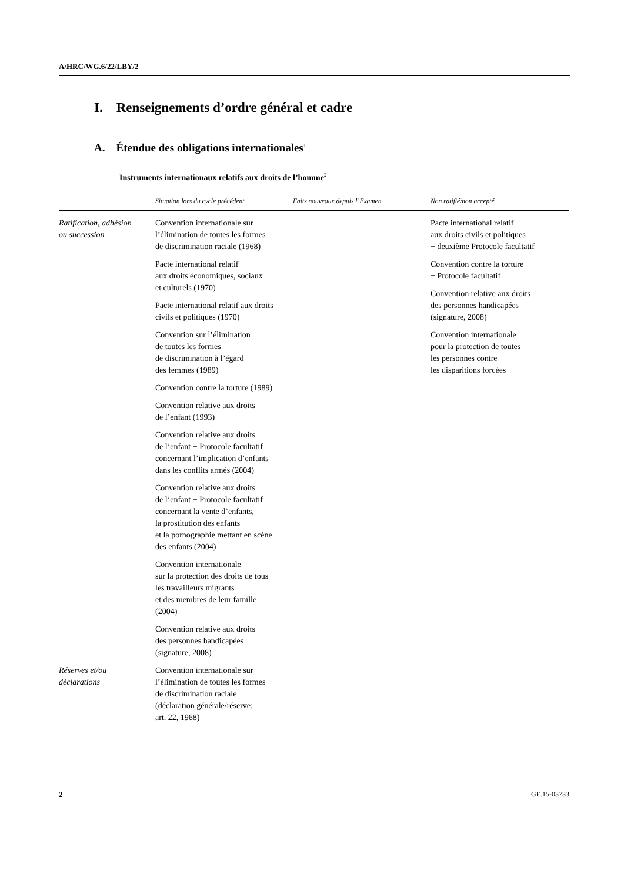A/HRC/WG.6/22/LBY/2
I. Renseignements d’ordre général et cadre
A. Étendue des obligations internationales<sup>1</sup>
Instruments internationaux relatifs aux droits de l’homme<sup>2</sup>
| | Situation lors du cycle précédent | Faits nouveaux depuis l’Examen | Non ratifié/non accepté |
| --- | --- | --- | --- |
| Ratification, adhésion ou succession | Convention internationale sur l’élimination de toutes les formes de discrimination raciale (1968) Pacte international relatif aux droits économiques, sociaux et culturels (1970) Pacte international relatif aux droits civils et politiques (1970) Convention sur l’élimination de toutes les formes de discrimination à l’égard des femmes (1989) Convention contre la torture (1989) Convention relative aux droits de l’enfant (1993) Convention relative aux droits de l’enfant − Protocole facultatif concernant l’implication d’enfants dans les conflits armés (2004) Convention relative aux droits de l’enfant − Protocole facultatif concernant la vente d’enfants, la prostitution des enfants et la pornographie mettant en scène des enfants (2004) Convention internationale sur la protection des droits de tous les travailleurs migrants et des membres de leur famille (2004) Convention relative aux droits des personnes handicapées (signature, 2008) | | Pacte international relatif aux droits civils et politiques − deuxième Protocole facultatif Convention contre la torture − Protocole facultatif Convention relative aux droits des personnes handicapées (signature, 2008) Convention internationale pour la protection de toutes les personnes contre les disparitions forcées |
| Réserves et/ou déclarations | Convention internationale sur l’élimination de toutes les formes de discrimination raciale (déclaration générale/réserve: art. 22, 1968) | | |
2 GE.15-03733